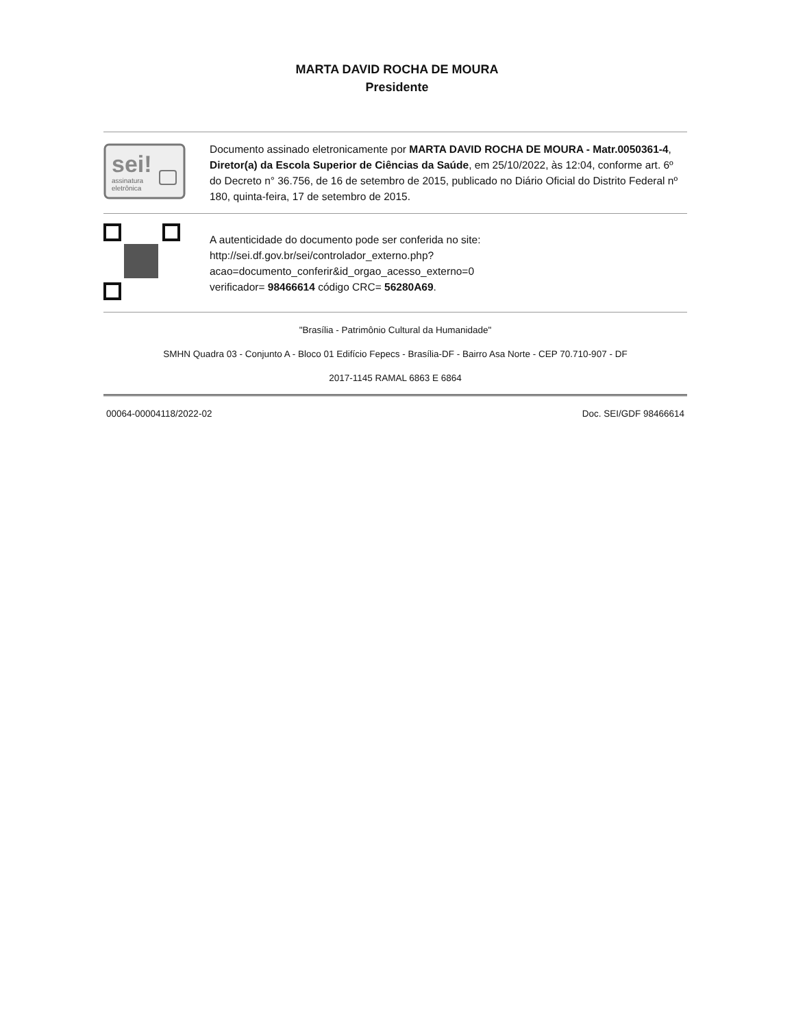MARTA DAVID ROCHA DE MOURA
Presidente
sei!
assinatura
eletrônica
Documento assinado eletronicamente por MARTA DAVID ROCHA DE MOURA - Matr.0050361-4, Diretor(a) da Escola Superior de Ciências da Saúde, em 25/10/2022, às 12:04, conforme art. 6º do Decreto n° 36.756, de 16 de setembro de 2015, publicado no Diário Oficial do Distrito Federal nº 180, quinta-feira, 17 de setembro de 2015.
A autenticidade do documento pode ser conferida no site:
http://sei.df.gov.br/sei/controlador_externo.php?
acao=documento_conferir&id_orgao_acesso_externo=0
verificador= 98466614 código CRC= 56280A69.
"Brasília - Patrimônio Cultural da Humanidade"
SMHN Quadra 03 - Conjunto A - Bloco 01 Edifício Fepecs - Brasília-DF - Bairro Asa Norte - CEP 70.710-907 - DF
2017-1145 RAMAL 6863 E 6864
00064-00004118/2022-02 Doc. SEI/GDF 98466614